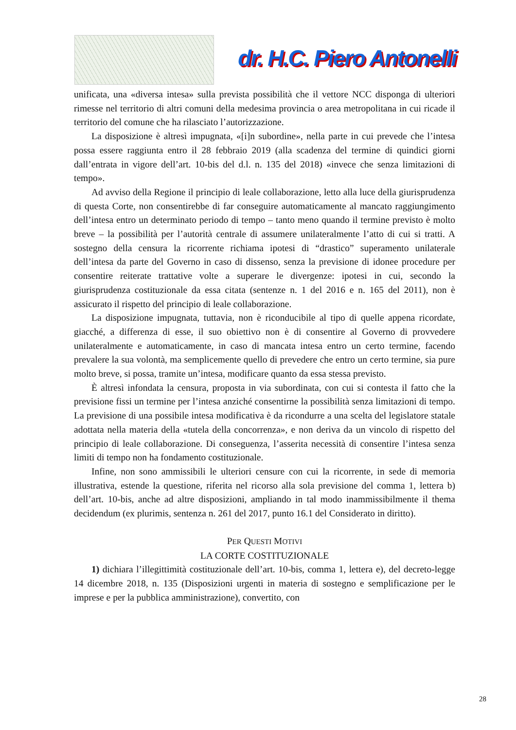dr. H.C. Piero Antonelli
unificata, una «diversa intesa» sulla prevista possibilità che il vettore NCC disponga di ulteriori rimesse nel territorio di altri comuni della medesima provincia o area metropolitana in cui ricade il territorio del comune che ha rilasciato l’autorizzazione.
La disposizione è altresì impugnata, «[i]n subordine», nella parte in cui prevede che l’intesa possa essere raggiunta entro il 28 febbraio 2019 (alla scadenza del termine di quindici giorni dall’entrata in vigore dell’art. 10-bis del d.l. n. 135 del 2018) «invece che senza limitazioni di tempo».
Ad avviso della Regione il principio di leale collaborazione, letto alla luce della giurisprudenza di questa Corte, non consentirebbe di far conseguire automaticamente al mancato raggiungimento dell’intesa entro un determinato periodo di tempo – tanto meno quando il termine previsto è molto breve – la possibilità per l’autorità centrale di assumere unilateralmente l’atto di cui si tratti. A sostegno della censura la ricorrente richiama ipotesi di “drastico” superamento unilaterale dell’intesa da parte del Governo in caso di dissenso, senza la previsione di idonee procedure per consentire reiterate trattative volte a superare le divergenze: ipotesi in cui, secondo la giurisprudenza costituzionale da essa citata (sentenze n. 1 del 2016 e n. 165 del 2011), non è assicurato il rispetto del principio di leale collaborazione.
La disposizione impugnata, tuttavia, non è riconducibile al tipo di quelle appena ricordate, giacché, a differenza di esse, il suo obiettivo non è di consentire al Governo di provvedere unilateralmente e automaticamente, in caso di mancata intesa entro un certo termine, facendo prevalere la sua volontà, ma semplicemente quello di prevedere che entro un certo termine, sia pure molto breve, si possa, tramite un’intesa, modificare quanto da essa stessa previsto.
È altresì infondata la censura, proposta in via subordinata, con cui si contesta il fatto che la previsione fissi un termine per l’intesa anziché consentirne la possibilità senza limitazioni di tempo. La previsione di una possibile intesa modificativa è da ricondurre a una scelta del legislatore statale adottata nella materia della «tutela della concorrenza», e non deriva da un vincolo di rispetto del principio di leale collaborazione. Di conseguenza, l’asserita necessità di consentire l’intesa senza limiti di tempo non ha fondamento costituzionale.
Infine, non sono ammissibili le ulteriori censure con cui la ricorrente, in sede di memoria illustrativa, estende la questione, riferita nel ricorso alla sola previsione del comma 1, lettera b) dell’art. 10-bis, anche ad altre disposizioni, ampliando in tal modo inammissibilmente il thema decidendum (ex plurimis, sentenza n. 261 del 2017, punto 16.1 del Considerato in diritto).
PER QUESTI MOTIVI
LA CORTE COSTITUZIONALE
1) dichiara l’illegittimità costituzionale dell’art. 10-bis, comma 1, lettera e), del decreto-legge 14 dicembre 2018, n. 135 (Disposizioni urgenti in materia di sostegno e semplificazione per le imprese e per la pubblica amministrazione), convertito, con
28